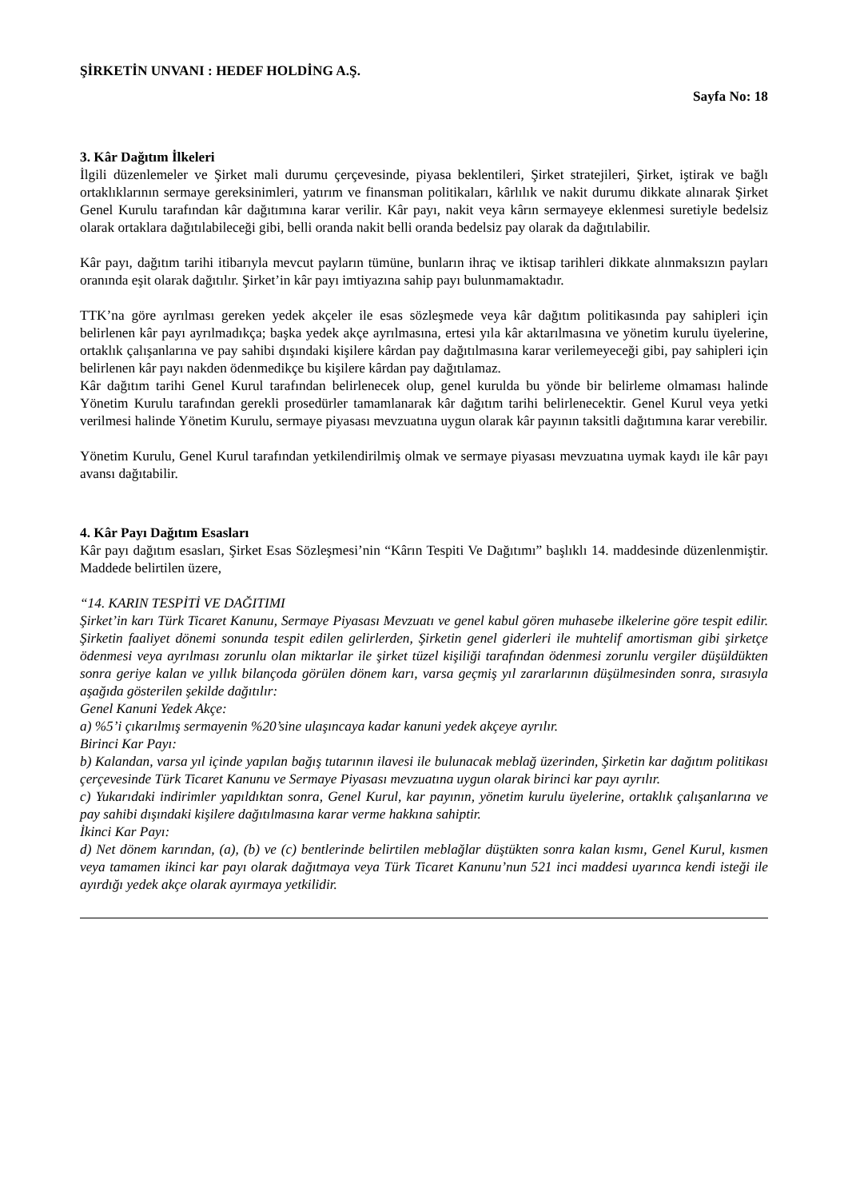ŞİRKETİN UNVANI : HEDEF HOLDİNG A.Ş.
Sayfa No: 18
3. Kâr Dağıtım İlkeleri
İlgili düzenlemeler ve Şirket mali durumu çerçevesinde, piyasa beklentileri, Şirket stratejileri, Şirket, iştirak ve bağlı ortaklıklarının sermaye gereksinimleri, yatırım ve finansman politikaları, kârlılık ve nakit durumu dikkate alınarak Şirket Genel Kurulu tarafından kâr dağıtımına karar verilir. Kâr payı, nakit veya kârın sermayeye eklenmesi suretiyle bedelsiz olarak ortaklara dağıtılabileceği gibi, belli oranda nakit belli oranda bedelsiz pay olarak da dağıtılabilir.
Kâr payı, dağıtım tarihi itibarıyla mevcut payların tümüne, bunların ihraç ve iktisap tarihleri dikkate alınmaksızın payları oranında eşit olarak dağıtılır. Şirket’in kâr payı imtiyazına sahip payı bulunmamaktadır.
TTK’na göre ayrılması gereken yedek akçeler ile esas sözleşmede veya kâr dağıtım politikasında pay sahipleri için belirlenen kâr payı ayrılmadıkça; başka yedek akçe ayrılmasına, ertesi yıla kâr aktarılmasına ve yönetim kurulu üyelerine, ortaklık çalışanlarına ve pay sahibi dışındaki kişilere kârdan pay dağıtılmasına karar verilemeyeceği gibi, pay sahipleri için belirlenen kâr payı nakden ödenmedikçe bu kişilere kârdan pay dağıtılamaz.
Kâr dağıtım tarihi Genel Kurul tarafından belirlenecek olup, genel kurulda bu yönde bir belirleme olmaması halinde Yönetim Kurulu tarafından gerekli prosedürler tamamlanarak kâr dağıtım tarihi belirlenecektir. Genel Kurul veya yetki verilmesi halinde Yönetim Kurulu, sermaye piyasası mevzuatına uygun olarak kâr payının taksitli dağıtımına karar verebilir.
Yönetim Kurulu, Genel Kurul tarafından yetkilendirilmiş olmak ve sermaye piyasası mevzuatına uymak kaydı ile kâr payı avansı dağıtabilir.
4. Kâr Payı Dağıtım Esasları
Kâr payı dağıtım esasları, Şirket Esas Sözleşmesi’nin “Kârın Tespiti Ve Dağıtımı” başlıklı 14. maddesinde düzenlenmiştir. Maddede belirtilen üzere,
“14. KARIN TESPİTİ VE DAĞITIMI
Şirket’in karı Türk Ticaret Kanunu, Sermaye Piyasası Mevzuatı ve genel kabul gören muhasebe ilkelerine göre tespit edilir. Şirketin faaliyet dönemi sonunda tespit edilen gelirlerden, Şirketin genel giderleri ile muhtelif amortisman gibi şirketçe ödenmesi veya ayrılması zorunlu olan miktarlar ile şirket tüzel kişiliği tarafından ödenmesi zorunlu vergiler düşüldükten sonra geriye kalan ve yıllık bilançoda görülen dönem karı, varsa geçmiş yıl zararlarının düşülmesinden sonra, sırasıyla aşağıda gösterilen şekilde dağıtılır:
Genel Kanuni Yedek Akçe:
a) %5’i çıkarılmış sermayenin %20’sine ulaşıncaya kadar kanuni yedek akçeye ayrılır.
Birinci Kar Payı:
b) Kalandan, varsa yıl içinde yapılan bağış tutarının ilavesi ile bulunacak meblağ üzerinden, Şirketin kar dağıtım politikası çerçevesinde Türk Ticaret Kanunu ve Sermaye Piyasası mevzuatına uygun olarak birinci kar payı ayrılır.
c) Yukarıdaki indirimler yapıldıktan sonra, Genel Kurul, kar payının, yönetim kurulu üyelerine, ortaklık çalışanlarına ve pay sahibi dışındaki kişilere dağıtılmasına karar verme hakkına sahiptir.
İkinci Kar Payı:
d) Net dönem karından, (a), (b) ve (c) bentlerinde belirtilen meblağlar düştükten sonra kalan kısmı, Genel Kurul, kısmen veya tamamen ikinci kar payı olarak dağıtmaya veya Türk Ticaret Kanunu’nun 521 inci maddesi uyarınca kendi isteği ile ayırdığı yedek akçe olarak ayırmaya yetkilidir.